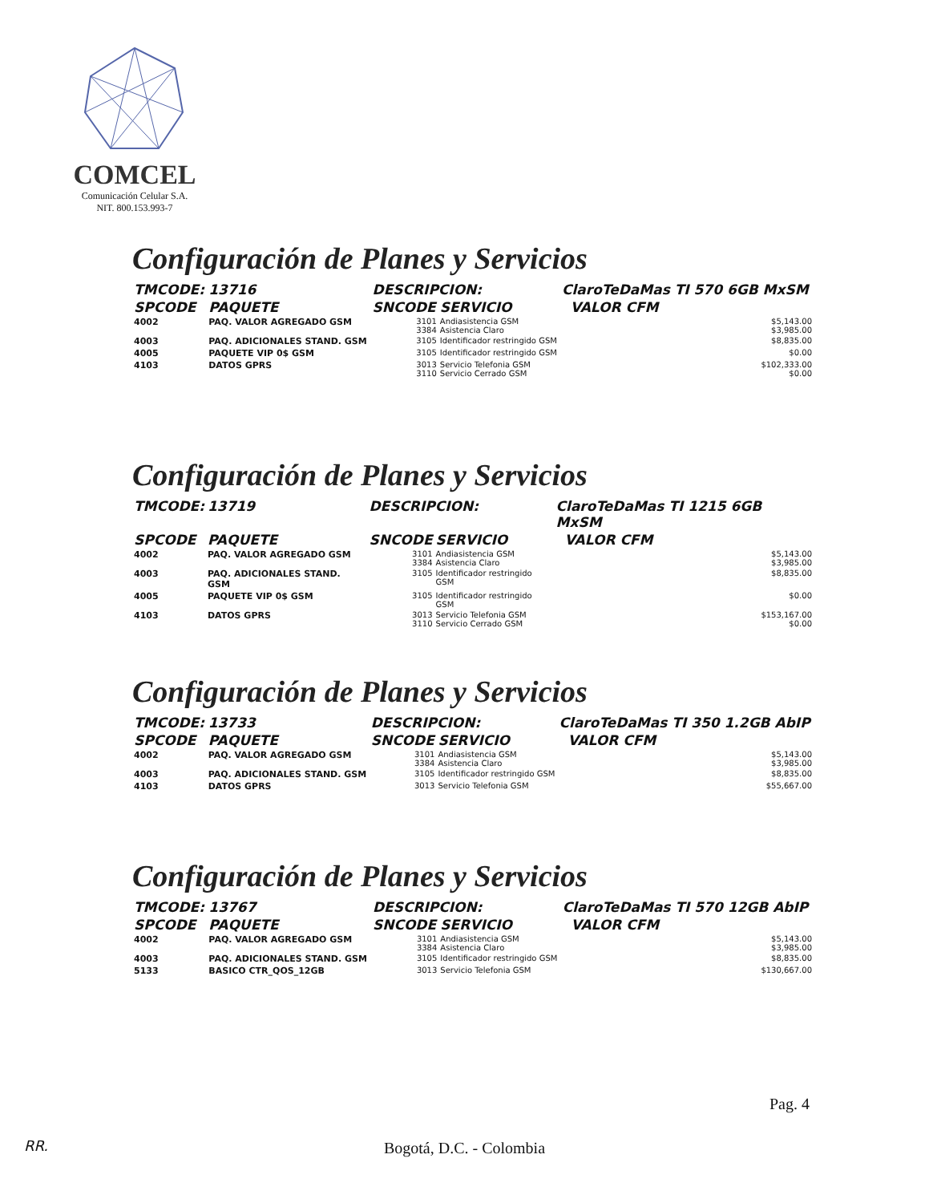COMCEL
Comunicación Celular S.A.
NIT. 800.153.993-7
Configuración de Planes y Servicios
| TMCODE: | 13716 | DESCRIPCION: | | ClaroTeDaMas TI 570 6GB MxSM | |
| --- | --- | --- | --- | --- | --- |
| SPCODE | PAQUETE | SNCODE | SERVICIO | | VALOR CFM |
| 4002 | PAQ. VALOR AGREGADO GSM | 3101 3384 | Andiasistencia GSM Asistencia Claro | | $5,143.00 $3,985.00 |
| 4003 | PAQ. ADICIONALES STAND. GSM | 3105 | Identificador restringido GSM | | $8,835.00 |
| 4005 | PAQUETE VIP 0$ GSM | 3105 | Identificador restringido GSM | | $0.00 |
| 4103 | DATOS GPRS | 3013 3110 | Servicio Telefonia GSM Servicio Cerrado GSM | | $102,333.00 $0.00 |
Configuración de Planes y Servicios
| TMCODE: | 13719 | DESCRIPCION: | | ClaroTeDaMas TI 1215 6GB MxSM | |
| --- | --- | --- | --- | --- | --- |
| SPCODE | PAQUETE | SNCODE | SERVICIO | | VALOR CFM |
| 4002 | PAQ. VALOR AGREGADO GSM | 3101 3384 | Andiasistencia GSM Asistencia Claro | | $5,143.00 $3,985.00 |
| 4003 | PAQ. ADICIONALES STAND. GSM | 3105 | Identificador restringido GSM | | $8,835.00 |
| 4005 | PAQUETE VIP 0$ GSM | 3105 | Identificador restringido GSM | | $0.00 |
| 4103 | DATOS GPRS | 3013 3110 | Servicio Telefonia GSM Servicio Cerrado GSM | | $153,167.00 $0.00 |
Configuración de Planes y Servicios
| TMCODE: | 13733 | DESCRIPCION: | | ClaroTeDaMas TI 350 1.2GB AbIP | |
| --- | --- | --- | --- | --- | --- |
| SPCODE | PAQUETE | SNCODE | SERVICIO | | VALOR CFM |
| 4002 | PAQ. VALOR AGREGADO GSM | 3101 3384 | Andiasistencia GSM Asistencia Claro | | $5,143.00 $3,985.00 |
| 4003 | PAQ. ADICIONALES STAND. GSM | 3105 | Identificador restringido GSM | | $8,835.00 |
| 4103 | DATOS GPRS | 3013 | Servicio Telefonia GSM | | $55,667.00 |
Configuración de Planes y Servicios
| TMCODE: | 13767 | DESCRIPCION: | | ClaroTeDaMas TI 570 12GB AbIP | |
| --- | --- | --- | --- | --- | --- |
| SPCODE | PAQUETE | SNCODE | SERVICIO | | VALOR CFM |
| 4002 | PAQ. VALOR AGREGADO GSM | 3101 3384 | Andiasistencia GSM Asistencia Claro | | $5,143.00 $3,985.00 |
| 4003 | PAQ. ADICIONALES STAND. GSM | 3105 | Identificador restringido GSM | | $8,835.00 |
| 5133 | BASICO CTR_QOS_12GB | 3013 | Servicio Telefonia GSM | | $130,667.00 |
Pag. 4
RR.
Bogotá, D.C. - Colombia